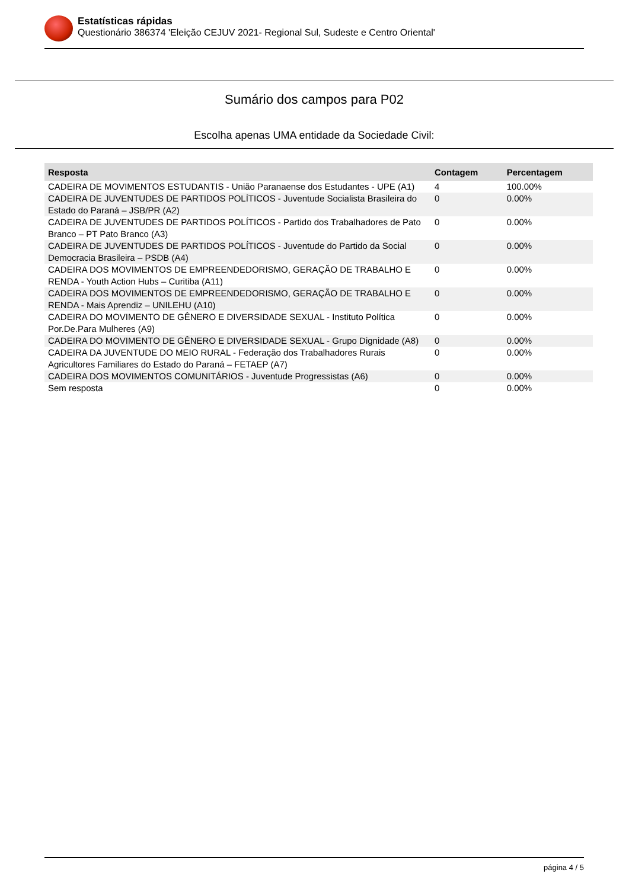Estatísticas rápidas
Questionário 386374 'Eleição CEJUV 2021- Regional Sul, Sudeste e Centro Oriental'
Sumário dos campos para P02
Escolha apenas UMA entidade da Sociedade Civil:
| Resposta | Contagem | Percentagem |
| --- | --- | --- |
| CADEIRA DE MOVIMENTOS ESTUDANTIS - União Paranaense dos Estudantes - UPE (A1) | 4 | 100.00% |
| CADEIRA DE JUVENTUDES DE PARTIDOS POLÍTICOS - Juventude Socialista Brasileira do Estado do Paraná – JSB/PR (A2) | 0 | 0.00% |
| CADEIRA DE JUVENTUDES DE PARTIDOS POLÍTICOS - Partido dos Trabalhadores de Pato Branco – PT Pato Branco (A3) | 0 | 0.00% |
| CADEIRA DE JUVENTUDES DE PARTIDOS POLÍTICOS - Juventude do Partido da Social Democracia Brasileira – PSDB (A4) | 0 | 0.00% |
| CADEIRA DOS MOVIMENTOS DE EMPREENDEDORISMO, GERAÇÃO DE TRABALHO E RENDA - Youth Action Hubs – Curitiba (A11) | 0 | 0.00% |
| CADEIRA DOS MOVIMENTOS DE EMPREENDEDORISMO, GERAÇÃO DE TRABALHO E RENDA - Mais Aprendiz – UNILEHU (A10) | 0 | 0.00% |
| CADEIRA DO MOVIMENTO DE GÊNERO E DIVERSIDADE SEXUAL - Instituto Política Por.De.Para Mulheres (A9) | 0 | 0.00% |
| CADEIRA DO MOVIMENTO DE GÊNERO E DIVERSIDADE SEXUAL - Grupo Dignidade (A8) | 0 | 0.00% |
| CADEIRA DA JUVENTUDE DO MEIO RURAL - Federação dos Trabalhadores Rurais Agricultores Familiares do Estado do Paraná – FETAEP (A7) | 0 | 0.00% |
| CADEIRA DOS MOVIMENTOS COMUNITÁRIOS - Juventude Progressistas (A6) | 0 | 0.00% |
| Sem resposta | 0 | 0.00% |
página 4 / 5